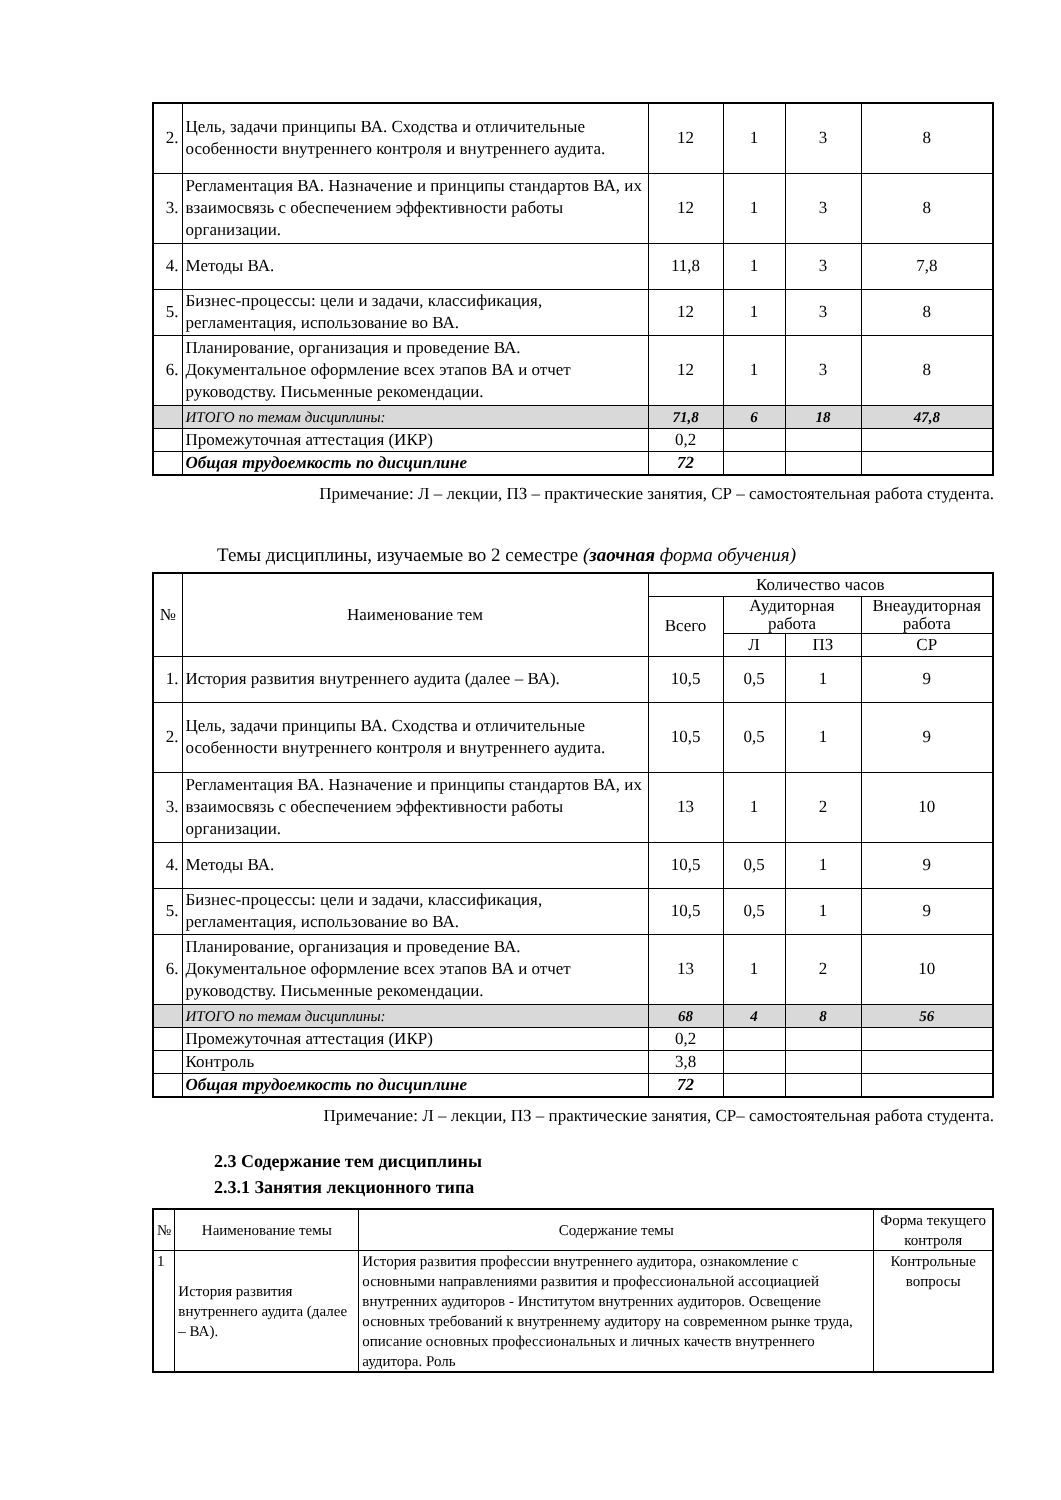| 2. | Цель, задачи принципы ВА. Сходства и отличительные особенности внутреннего контроля и внутреннего аудита. | 12 | 1 | 3 | 8 |
| 3. | Регламентация ВА. Назначение и принципы стандартов ВА, их взаимосвязь с обеспечением эффективности работы организации. | 12 | 1 | 3 | 8 |
| 4. | Методы ВА. | 11,8 | 1 | 3 | 7,8 |
| 5. | Бизнес-процессы: цели и задачи, классификация, регламентация, использование во ВА. | 12 | 1 | 3 | 8 |
| 6. | Планирование, организация и проведение ВА. Документальное оформление всех этапов ВА и отчет руководству. Письменные рекомендации. | 12 | 1 | 3 | 8 |
| | ИТОГО по темам дисциплины: | 71,8 | 6 | 18 | 47,8 |
| | Промежуточная аттестация (ИКР) | 0,2 | | | |
| | Общая трудоемкость по дисциплине | 72 | | | |
Примечание: Л – лекции, ПЗ – практические занятия, СР – самостоятельная работа студента.
Темы дисциплины, изучаемые во 2 семестре (заочная форма обучения)
| № | Наименование тем | Количество часов | | | |
| | | Всего | Аудиторная работа | | Внеаудиторная работа |
| | | | Л | ПЗ | СР |
| 1. | История развития внутреннего аудита (далее – ВА). | 10,5 | 0,5 | 1 | 9 |
| 2. | Цель, задачи принципы ВА. Сходства и отличительные особенности внутреннего контроля и внутреннего аудита. | 10,5 | 0,5 | 1 | 9 |
| 3. | Регламентация ВА. Назначение и принципы стандартов ВА, их взаимосвязь с обеспечением эффективности работы организации. | 13 | 1 | 2 | 10 |
| 4. | Методы ВА. | 10,5 | 0,5 | 1 | 9 |
| 5. | Бизнес-процессы: цели и задачи, классификация, регламентация, использование во ВА. | 10,5 | 0,5 | 1 | 9 |
| 6. | Планирование, организация и проведение ВА. Документальное оформление всех этапов ВА и отчет руководству. Письменные рекомендации. | 13 | 1 | 2 | 10 |
| | ИТОГО по темам дисциплины: | 68 | 4 | 8 | 56 |
| | Промежуточная аттестация (ИКР) | 0,2 | | | |
| | Контроль | 3,8 | | | |
| | Общая трудоемкость по дисциплине | 72 | | | |
Примечание: Л – лекции, ПЗ – практические занятия, СР– самостоятельная работа студента.
2.3 Содержание тем дисциплины
2.3.1 Занятия лекционного типа
| № | Наименование темы | Содержание темы | Форма текущего контроля |
| 1 | История развития внутреннего аудита (далее – ВА). | История развития профессии внутреннего аудитора, ознакомление с основными направлениями развития и профессиональной ассоциацией внутренних аудиторов - Институтом внутренних аудиторов. Освещение основных требований к внутреннему аудитору на современном рынке труда, описание основных профессиональных и личных качеств внутреннего аудитора. Роль | Контрольные вопросы |